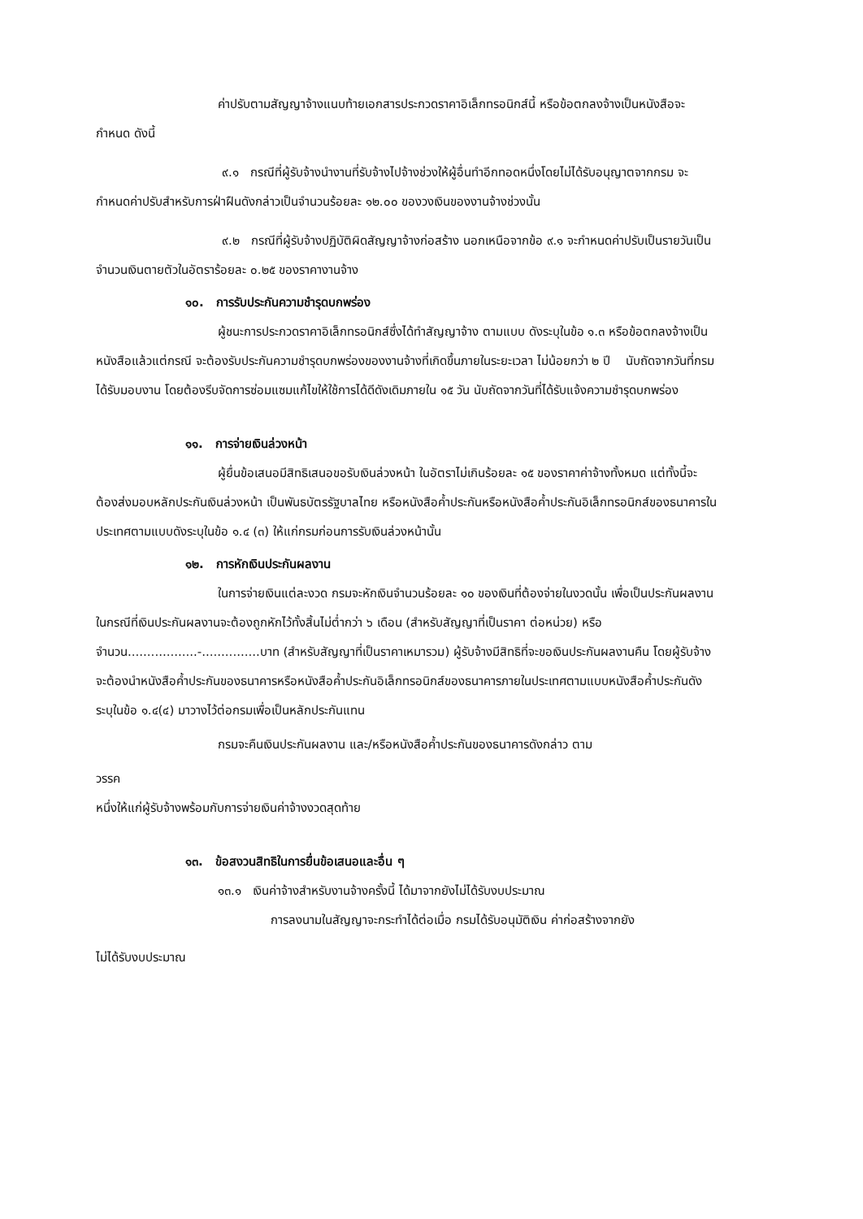ค่าปรับตามสัญญาจ้างแนบท้ายเอกสารประกวดราคาอิเล็กทรอนิกส์นี้ หรือข้อตกลงจ้างเป็นหนังสือจะกำหนด ดังนี้
๙.๑ กรณีที่ผู้รับจ้างนำงานที่รับจ้างไปจ้างช่วงให้ผู้อื่นทำอีกทอดหนึ่งโดยไม่ได้รับอนุญาตจากกรม จะกำหนดค่าปรับสำหรับการฝ่าฝืนดังกล่าวเป็นจำนวนร้อยละ ๑๒.๐๐ ของวงเงินของงานจ้างช่วงนั้น
๙.๒ กรณีที่ผู้รับจ้างปฏิบัติผิดสัญญาจ้างก่อสร้าง นอกเหนือจากข้อ ๙.๑ จะกำหนดค่าปรับเป็นรายวันเป็นจำนวนเงินตายตัวในอัตราร้อยละ ๐.๒๕ ของราคางานจ้าง
๑๐. การรับประกันความชำรุดบกพร่อง
ผู้ชนะการประกวดราคาอิเล็กทรอนิกส์ซึ่งได้ทำสัญญาจ้าง ตามแบบ ดังระบุในข้อ ๑.๓ หรือข้อตกลงจ้างเป็นหนังสือแล้วแต่กรณี จะต้องรับประกันความชำรุดบกพร่องของงานจ้างที่เกิดขึ้นภายในระยะเวลา ไม่น้อยกว่า ๒ ปี นับถัดจากวันที่กรมได้รับมอบงาน โดยต้องรีบจัดการซ่อมแซมแก้ไขให้ใช้การได้ดีดังเดิมภายใน ๑๕ วัน นับถัดจากวันที่ได้รับแจ้งความชำรุดบกพร่อง
๑๑. การจ่ายเงินล่วงหน้า
ผู้ยื่นข้อเสนอมีสิทธิเสนอขอรับเงินล่วงหน้า ในอัตราไม่เกินร้อยละ ๑๕ ของราคาค่าจ้างทั้งหมด แต่ทั้งนี้จะต้องส่งมอบหลักประกันเงินล่วงหน้า เป็นพันธบัตรรัฐบาลไทย หรือหนังสือค้ำประกันหรือหนังสือค้ำประกันอิเล็กทรอนิกส์ของธนาคารในประเทศตามแบบดังระบุในข้อ ๑.๔ (๓) ให้แก่กรมก่อนการรับเงินล่วงหน้านั้น
๑๒. การหักเงินประกันผลงาน
ในการจ่ายเงินแต่ละงวด กรมจะหักเงินจำนวนร้อยละ ๑๐ ของเงินที่ต้องจ่ายในงวดนั้น เพื่อเป็นประกันผลงาน ในกรณีที่เงินประกันผลงานจะต้องถูกหักไว้ทั้งสิ้นไม่ต่ำกว่า ๖ เดือน (สำหรับสัญญาที่เป็นราคา ต่อหน่วย) หรือ จำนวน..................-...............บาท (สำหรับสัญญาที่เป็นราคาเหมารวม) ผู้รับจ้างมีสิทธิที่จะขอเงินประกันผลงานคืน โดยผู้รับจ้างจะต้องนำหนังสือค้ำประกันของธนาคารหรือหนังสือค้ำประกันอิเล็กทรอนิกส์ของธนาคารภายในประเทศตามแบบหนังสือค้ำประกันดังระบุในข้อ ๑.๔(๔) มาวางไว้ต่อกรมเพื่อเป็นหลักประกันแทน
กรมจะคืนเงินประกันผลงาน และ/หรือหนังสือค้ำประกันของธนาคารดังกล่าว ตาม
วรรค
หนึ่งให้แก่ผู้รับจ้างพร้อมกับการจ่ายเงินค่าจ้างงวดสุดท้าย
๑๓. ข้อสงวนสิทธิในการยื่นข้อเสนอและอื่น ๆ
๑๓.๑ เงินค่าจ้างสำหรับงานจ้างครั้งนี้ ได้มาจากยังไม่ได้รับงบประมาณ
การลงนามในสัญญาจะกระทำได้ต่อเมื่อ กรมได้รับอนุมัติเงิน ค่าก่อสร้างจากยัง
ไม่ได้รับงบประมาณ